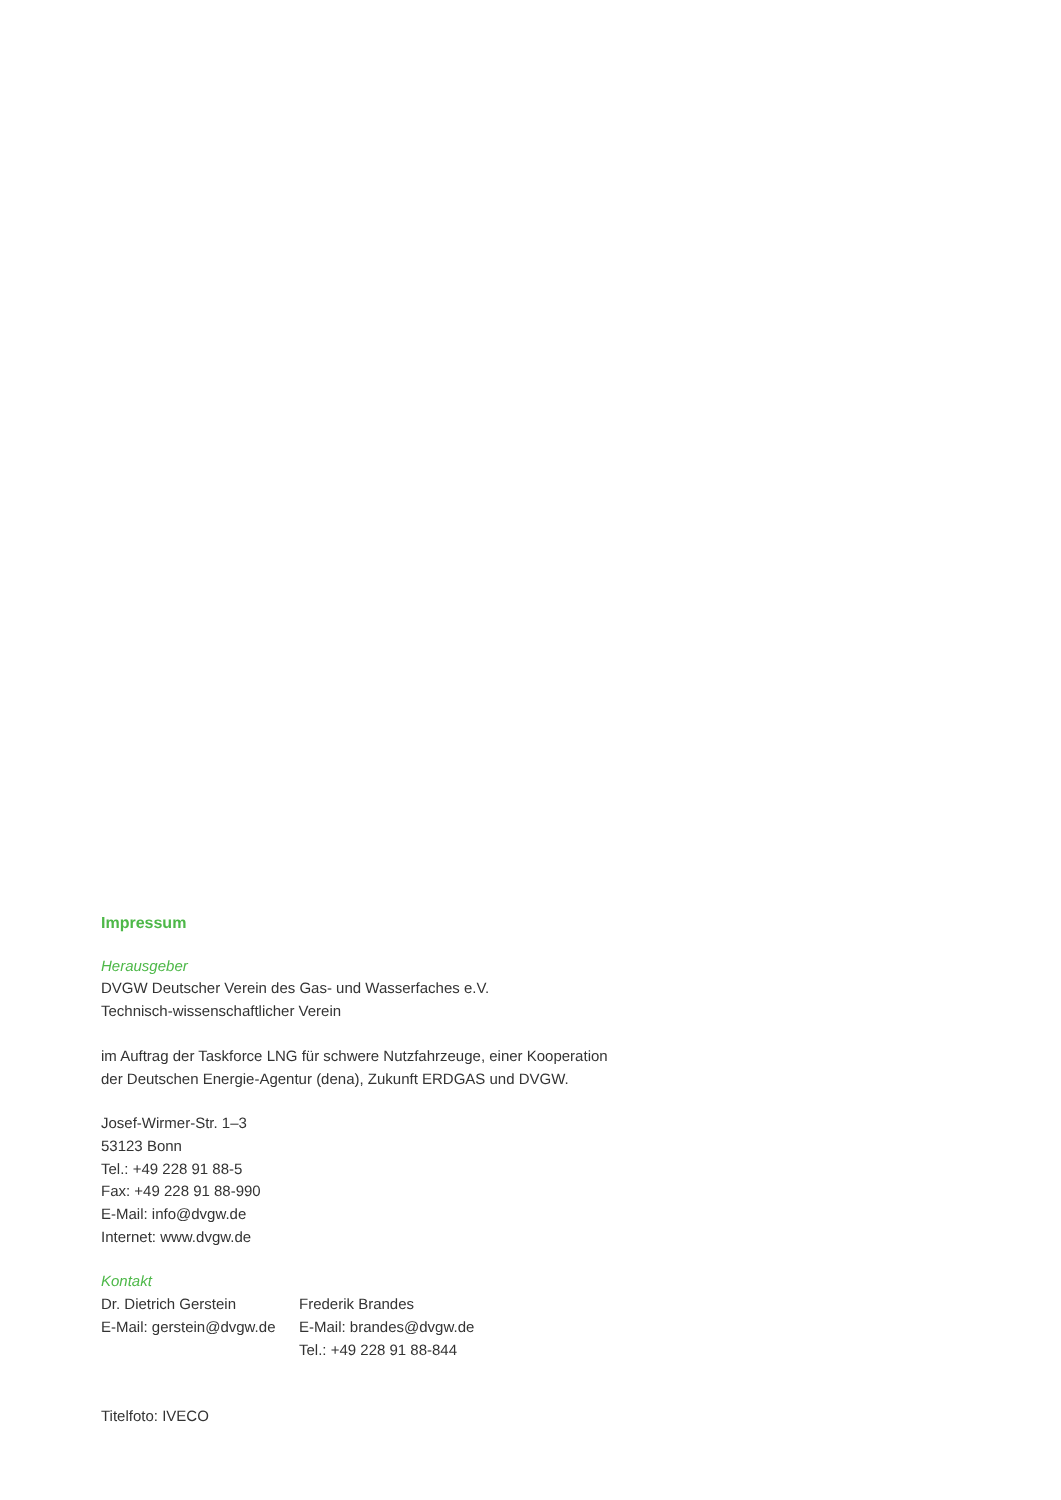Impressum
Herausgeber
DVGW Deutscher Verein des Gas- und Wasserfaches e.V.
Technisch-wissenschaftlicher Verein
im Auftrag der Taskforce LNG für schwere Nutzfahrzeuge, einer Kooperation
der Deutschen Energie-Agentur (dena), Zukunft ERDGAS und DVGW.
Josef-Wirmer-Str. 1–3
53123 Bonn
Tel.: +49 228 91 88-5
Fax: +49 228 91 88-990
E-Mail: info@dvgw.de
Internet: www.dvgw.de
Kontakt
Dr. Dietrich Gerstein
E-Mail: gerstein@dvgw.de
Frederik Brandes
E-Mail: brandes@dvgw.de
Tel.: +49 228 91 88-844
Titelfoto: IVECO